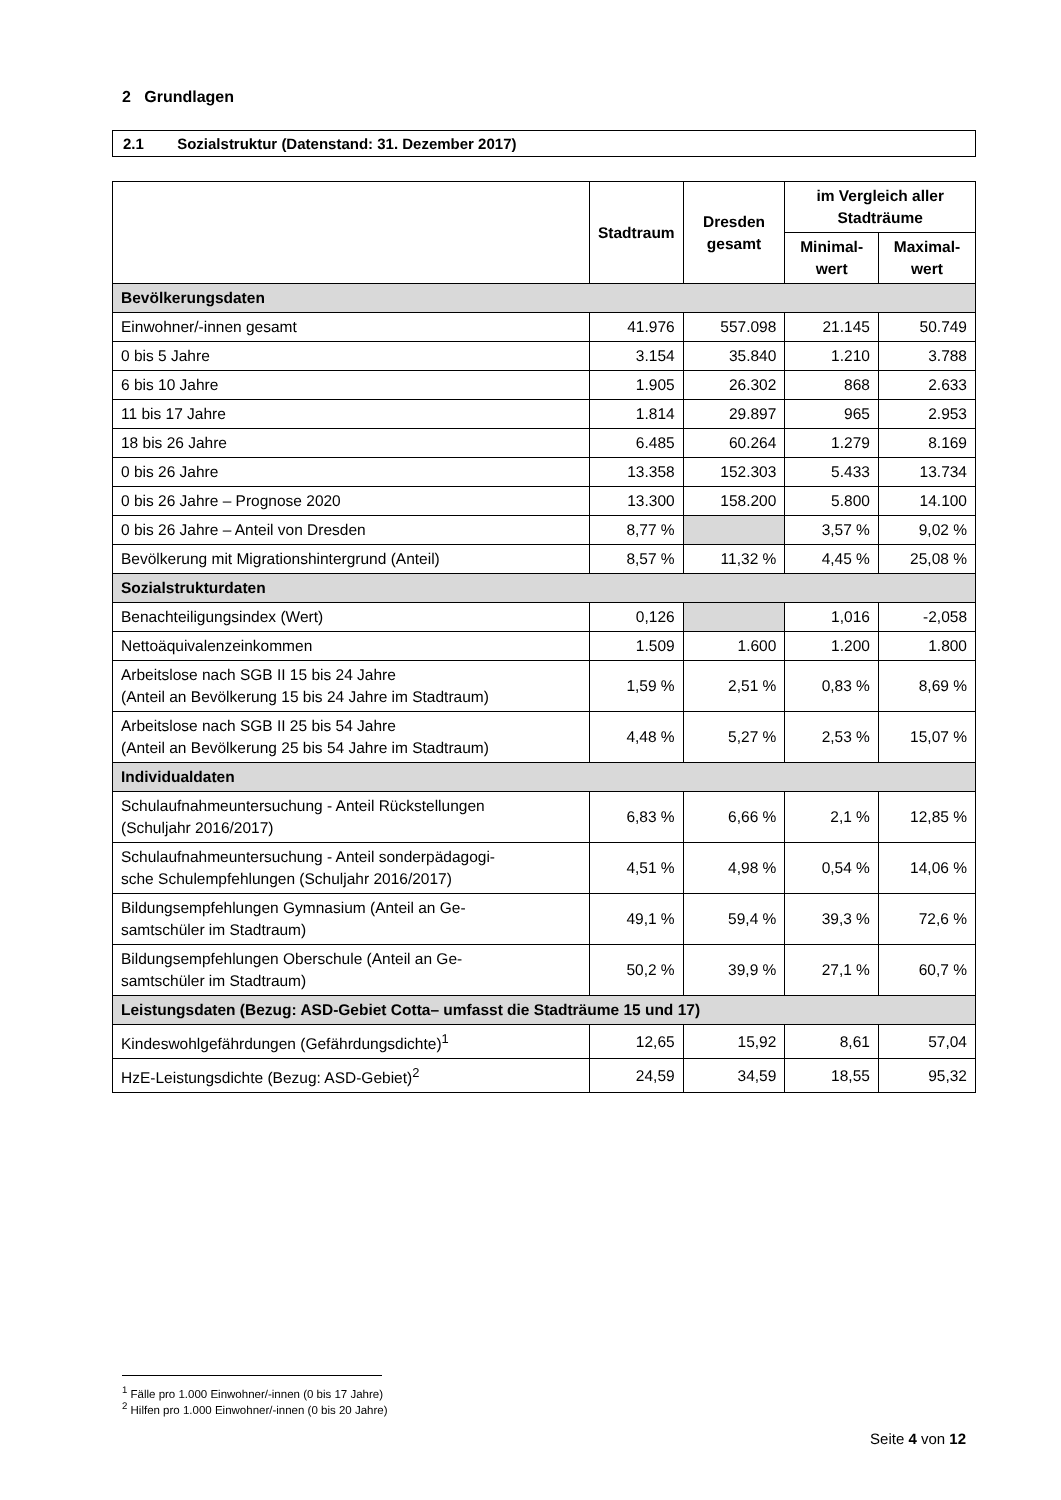2 Grundlagen
2.1 Sozialstruktur (Datenstand: 31. Dezember 2017)
| | Stadtraum | Dresden gesamt | im Vergleich aller Stadträume | |
| --- | --- | --- | --- | --- |
| | | | Minimal-wert | Maximal-wert |
| Bevölkerungsdaten | | | | |
| Einwohner/-innen gesamt | 41.976 | 557.098 | 21.145 | 50.749 |
| 0 bis 5 Jahre | 3.154 | 35.840 | 1.210 | 3.788 |
| 6 bis 10 Jahre | 1.905 | 26.302 | 868 | 2.633 |
| 11 bis 17 Jahre | 1.814 | 29.897 | 965 | 2.953 |
| 18 bis 26 Jahre | 6.485 | 60.264 | 1.279 | 8.169 |
| 0 bis 26 Jahre | 13.358 | 152.303 | 5.433 | 13.734 |
| 0 bis 26 Jahre – Prognose 2020 | 13.300 | 158.200 | 5.800 | 14.100 |
| 0 bis 26 Jahre – Anteil von Dresden | 8,77 % | | 3,57 % | 9,02 % |
| Bevölkerung mit Migrationshintergrund (Anteil) | 8,57 % | 11,32 % | 4,45 % | 25,08 % |
| Sozialstrukturdaten | | | | |
| Benachteiligungsindex (Wert) | 0,126 | | 1,016 | -2,058 |
| Nettoäquivalenzeinkommen | 1.509 | 1.600 | 1.200 | 1.800 |
| Arbeitslose nach SGB II 15 bis 24 Jahre (Anteil an Bevölkerung 15 bis 24 Jahre im Stadtraum) | 1,59 % | 2,51 % | 0,83 % | 8,69 % |
| Arbeitslose nach SGB II 25 bis 54 Jahre (Anteil an Bevölkerung 25 bis 54 Jahre im Stadtraum) | 4,48 % | 5,27 % | 2,53 % | 15,07 % |
| Individualdaten | | | | |
| Schulaufnahmeuntersuchung - Anteil Rückstellungen (Schuljahr 2016/2017) | 6,83 % | 6,66 % | 2,1 % | 12,85 % |
| Schulaufnahmeuntersuchung - Anteil sonderpädagogi- sche Schulempfehlungen (Schuljahr 2016/2017) | 4,51 % | 4,98 % | 0,54 % | 14,06 % |
| Bildungsempfehlungen Gymnasium (Anteil an Ge- samtschüler im Stadtraum) | 49,1 % | 59,4 % | 39,3 % | 72,6 % |
| Bildungsempfehlungen Oberschule (Anteil an Ge- samtschüler im Stadtraum) | 50,2 % | 39,9 % | 27,1 % | 60,7 % |
| Leistungsdaten (Bezug: ASD-Gebiet Cotta– umfasst die Stadträume 15 und 17) | | | | |
| Kindeswohlgefährdungen (Gefährdungsdichte)<sup>1</sup> | 12,65 | 15,92 | 8,61 | 57,04 |
| HzE-Leistungsdichte (Bezug: ASD-Gebiet)<sup>2</sup> | 24,59 | 34,59 | 18,55 | 95,32 |
<sup>1</sup> Fälle pro 1.000 Einwohner/-innen (0 bis 17 Jahre)
<sup>2</sup> Hilfen pro 1.000 Einwohner/-innen (0 bis 20 Jahre)
Seite 4 von 12